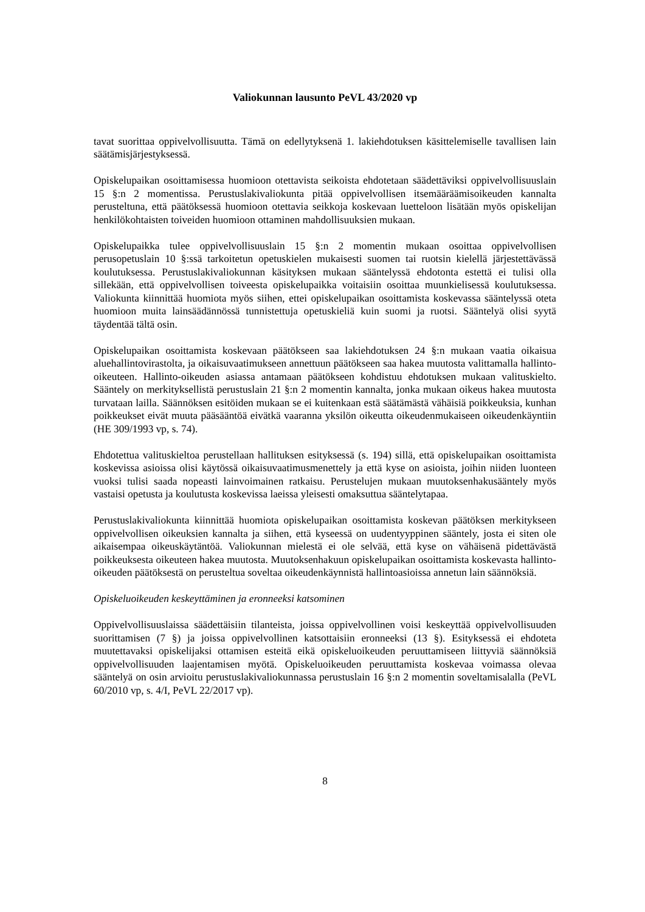Valiokunnan lausunto PeVL 43/2020 vp
tavat suorittaa oppivelvollisuutta. Tämä on edellytyksenä 1. lakiehdotuksen käsittelemiselle tavallisen lain säätämisjärjestyksessä.
Opiskelupaikan osoittamisessa huomioon otettavista seikoista ehdotetaan säädettäviksi oppivelvollisuuslain 15 §:n 2 momentissa. Perustuslakivaliokunta pitää oppivelvollisen itsemääräämisoikeuden kannalta perusteltuna, että päätöksessä huomioon otettavia seikkoja koskevaan luetteloon lisätään myös opiskelijan henkilökohtaisten toiveiden huomioon ottaminen mahdollisuuksien mukaan.
Opiskelupaikka tulee oppivelvollisuuslain 15 §:n 2 momentin mukaan osoittaa oppivelvollisen perusopetuslain 10 §:ssä tarkoitetun opetuskielen mukaisesti suomen tai ruotsin kielellä järjestettävässä koulutuksessa. Perustuslakivaliokunnan käsityksen mukaan sääntelyssä ehdotonta estettä ei tulisi olla sillekään, että oppivelvollisen toiveesta opiskelupaikka voitaisiin osoittaa muunkielisessä koulutuksessa. Valiokunta kiinnittää huomiota myös siihen, ettei opiskelupaikan osoittamista koskevassa sääntelyssä oteta huomioon muita lainsäädännössä tunnistettuja opetuskieliä kuin suomi ja ruotsi. Sääntelyä olisi syytä täydentää tältä osin.
Opiskelupaikan osoittamista koskevaan päätökseen saa lakiehdotuksen 24 §:n mukaan vaatia oikaisua aluehallintovirastolta, ja oikaisuvaatimukseen annettuun päätökseen saa hakea muutosta valittamalla hallinto-oikeuteen. Hallinto-oikeuden asiassa antamaan päätökseen kohdistuu ehdotuksen mukaan valituskielto. Sääntely on merkityksellistä perustuslain 21 §:n 2 momentin kannalta, jonka mukaan oikeus hakea muutosta turvataan lailla. Säännöksen esitöiden mukaan se ei kuitenkaan estä säätämästä vähäisiä poikkeuksia, kunhan poikkeukset eivät muuta pääsääntöä eivätkä vaaranna yksilön oikeutta oikeudenmukaiseen oikeudenkäyntiin (HE 309/1993 vp, s. 74).
Ehdotettua valituskieltoa perustellaan hallituksen esityksessä (s. 194) sillä, että opiskelupaikan osoittamista koskevissa asioissa olisi käytössä oikaisuvaatimusmenettely ja että kyse on asioista, joihin niiden luonteen vuoksi tulisi saada nopeasti lainvoimainen ratkaisu. Perustelujen mukaan muutoksenhakusääntely myös vastaisi opetusta ja koulutusta koskevissa laeissa yleisesti omaksuttua sääntelytapaa.
Perustuslakivaliokunta kiinnittää huomiota opiskelupaikan osoittamista koskevan päätöksen merkitykseen oppivelvollisen oikeuksien kannalta ja siihen, että kyseessä on uudentyyppinen sääntely, josta ei siten ole aikaisempaa oikeuskäytäntöä. Valiokunnan mielestä ei ole selvää, että kyse on vähäisenä pidettävästä poikkeuksesta oikeuteen hakea muutosta. Muutoksenhakuun opiskelupaikan osoittamista koskevasta hallinto-oikeuden päätöksestä on perusteltua soveltaa oikeudenkäynnistä hallintoasioissa annetun lain säännöksiä.
Opiskeluoikeuden keskeyttäminen ja eronneeksi katsominen
Oppivelvollisuuslaissa säädettäisiin tilanteista, joissa oppivelvollinen voisi keskeyttää oppivelvollisuuden suorittamisen (7 §) ja joissa oppivelvollinen katsottaisiin eronneeksi (13 §). Esityksessä ei ehdoteta muutettavaksi opiskelijaksi ottamisen esteitä eikä opiskeluoikeuden peruuttamiseen liittyviä säännöksiä oppivelvollisuuden laajentamisen myötä. Opiskeluoikeuden peruuttamista koskevaa voimassa olevaa sääntelyä on osin arvioitu perustuslakivaliokunnassa perustuslain 16 §:n 2 momentin soveltamisalalla (PeVL 60/2010 vp, s. 4/I, PeVL 22/2017 vp).
8